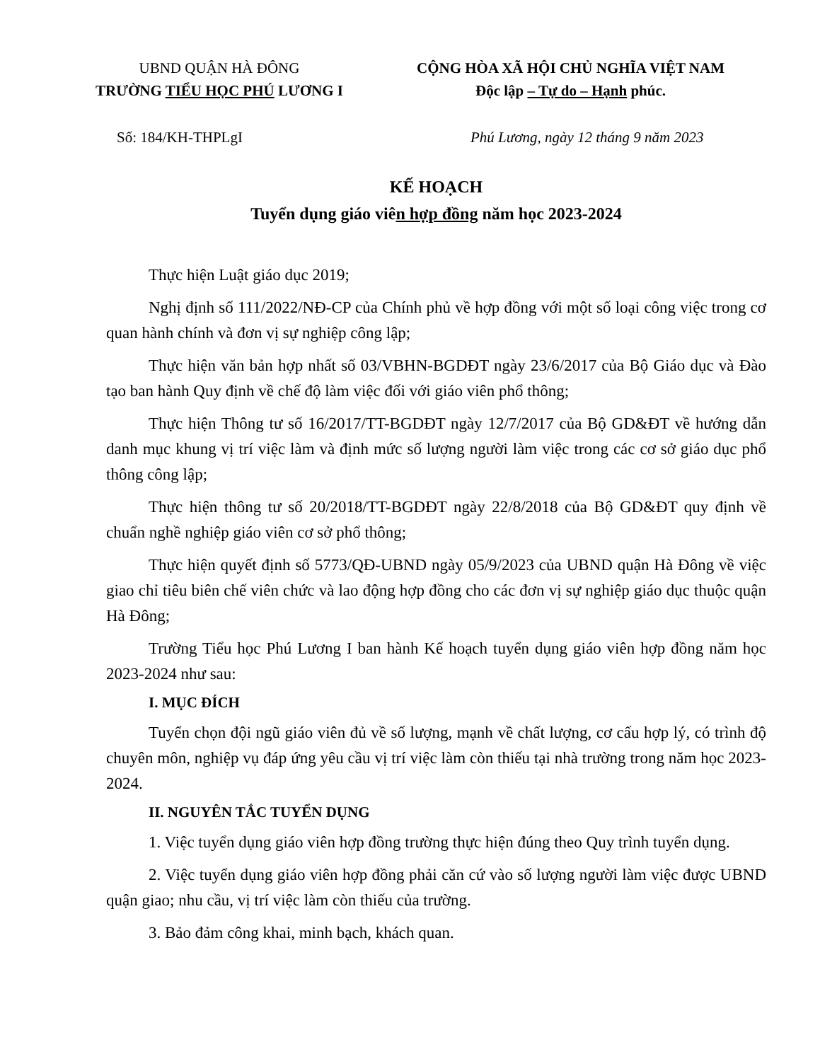UBND QUẬN HÀ ĐÔNG
TRƯỜNG TIỂU HỌC PHÚ LƯƠNG I
CỘNG HÒA XÃ HỘI CHỦ NGHĨA VIỆT NAM
Độc lập – Tự do – Hạnh phúc.
Số: 184/KH-THPLgI Phú Lương, ngày 12 tháng 9 năm 2023
KẾ HOẠCH
Tuyển dụng giáo viên hợp đồng năm học 2023-2024
Thực hiện Luật giáo dục 2019;
Nghị định số 111/2022/NĐ-CP của Chính phủ về hợp đồng với một số loại công việc trong cơ quan hành chính và đơn vị sự nghiệp công lập;
Thực hiện văn bản hợp nhất số 03/VBHN-BGDĐT ngày 23/6/2017 của Bộ Giáo dục và Đào tạo ban hành Quy định về chế độ làm việc đối với giáo viên phổ thông;
Thực hiện Thông tư số 16/2017/TT-BGDĐT ngày 12/7/2017 của Bộ GD&ĐT về hướng dẫn danh mục khung vị trí việc làm và định mức số lượng người làm việc trong các cơ sở giáo dục phổ thông công lập;
Thực hiện thông tư số 20/2018/TT-BGDĐT ngày 22/8/2018 của Bộ GD&ĐT quy định về chuẩn nghề nghiệp giáo viên cơ sở phổ thông;
Thực hiện quyết định số 5773/QĐ-UBND ngày 05/9/2023 của UBND quận Hà Đông về việc giao chỉ tiêu biên chế viên chức và lao động hợp đồng cho các đơn vị sự nghiệp giáo dục thuộc quận Hà Đông;
Trường Tiểu học Phú Lương I ban hành Kế hoạch tuyển dụng giáo viên hợp đồng năm học 2023-2024 như sau:
I. MỤC ĐÍCH
Tuyển chọn đội ngũ giáo viên đủ về số lượng, mạnh về chất lượng, cơ cấu hợp lý, có trình độ chuyên môn, nghiệp vụ đáp ứng yêu cầu vị trí việc làm còn thiếu tại nhà trường trong năm học 2023-2024.
II. NGUYÊN TẮC TUYỂN DỤNG
1. Việc tuyển dụng giáo viên hợp đồng trường thực hiện đúng theo Quy trình tuyển dụng.
2. Việc tuyển dụng giáo viên hợp đồng phải căn cứ vào số lượng người làm việc được UBND quận giao; nhu cầu, vị trí việc làm còn thiếu của trường.
3. Bảo đảm công khai, minh bạch, khách quan.